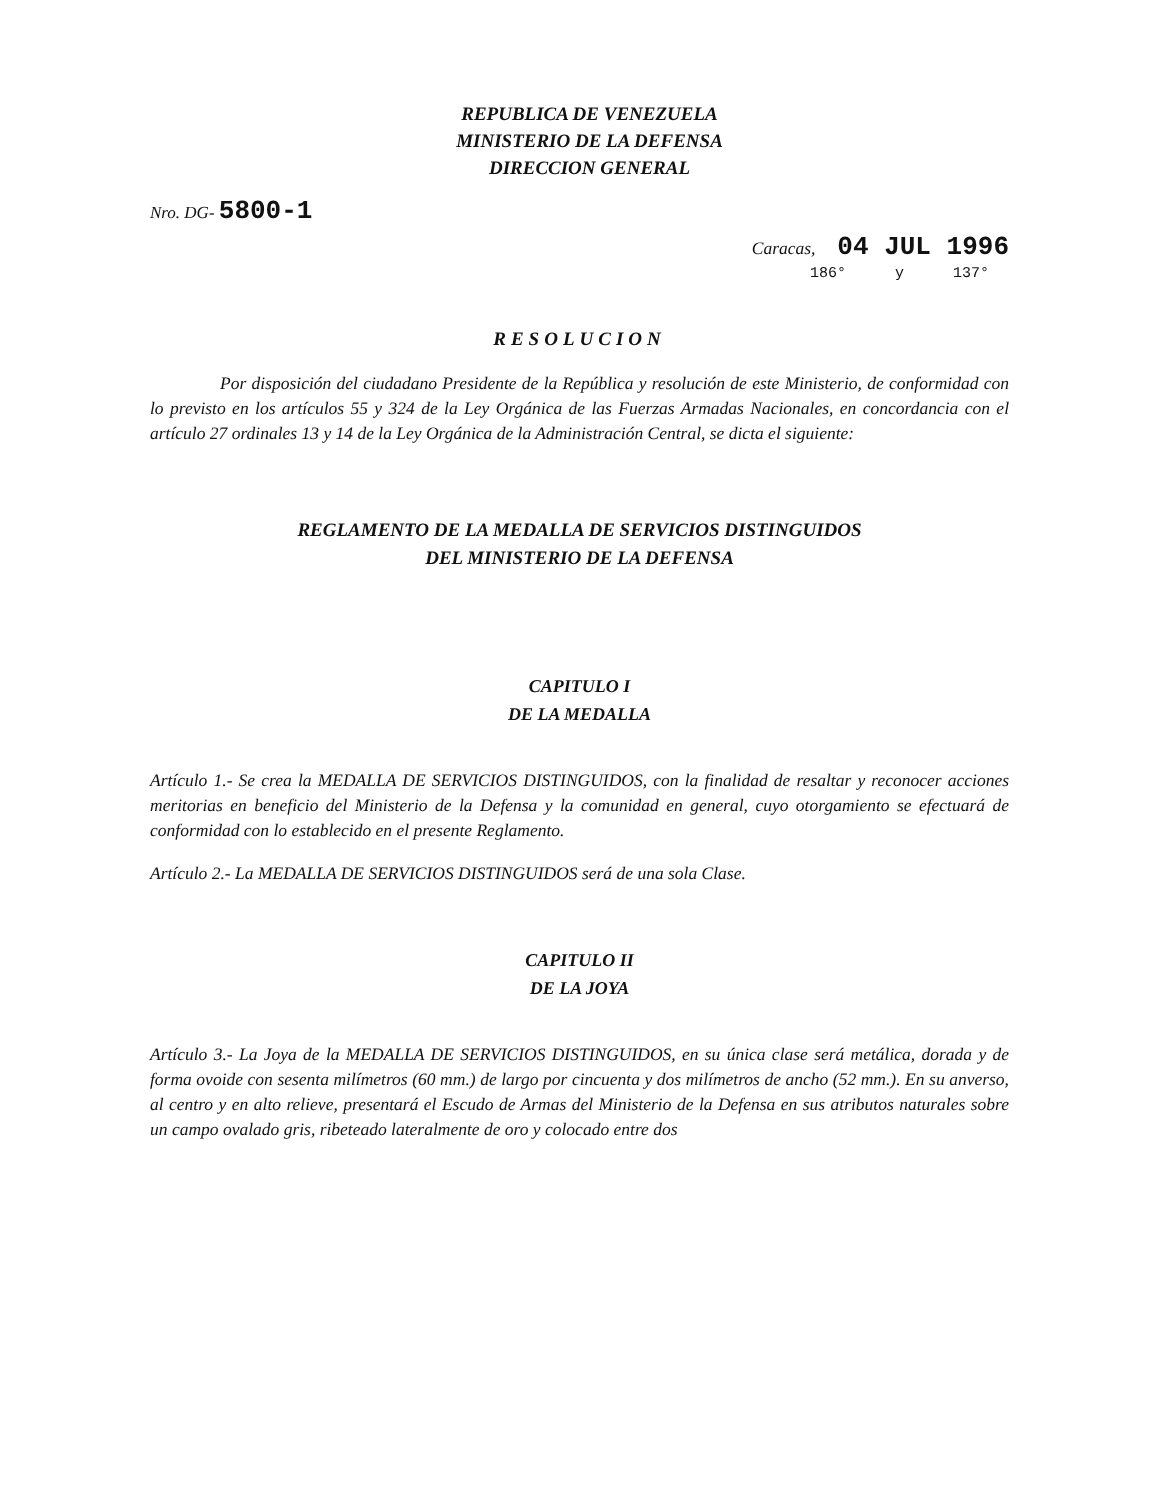REPUBLICA DE VENEZUELA
MINISTERIO DE LA DEFENSA
DIRECCION GENERAL
Nro. DG- 5800-1
Caracas, 04 JUL 1996
186° y 137°
RESOLUCION
Por disposición del ciudadano Presidente de la República y resolución de este Ministerio, de conformidad con lo previsto en los artículos 55 y 324 de la Ley Orgánica de las Fuerzas Armadas Nacionales, en concordancia con el artículo 27 ordinales 13 y 14 de la Ley Orgánica de la Administración Central, se dicta el siguiente:
REGLAMENTO DE LA MEDALLA DE SERVICIOS DISTINGUIDOS
DEL MINISTERIO DE LA DEFENSA
CAPITULO I
DE LA MEDALLA
Artículo 1.- Se crea la MEDALLA DE SERVICIOS DISTINGUIDOS, con la finalidad de resaltar y reconocer acciones meritorias en beneficio del Ministerio de la Defensa y la comunidad en general, cuyo otorgamiento se efectuará de conformidad con lo establecido en el presente Reglamento.
Artículo 2.- La MEDALLA DE SERVICIOS DISTINGUIDOS será de una sola Clase.
CAPITULO II
DE LA JOYA
Artículo 3.- La Joya de la MEDALLA DE SERVICIOS DISTINGUIDOS, en su única clase será metálica, dorada y de forma ovoide con sesenta milímetros (60 mm.) de largo por cincuenta y dos milímetros de ancho (52 mm.). En su anverso, al centro y en alto relieve, presentará el Escudo de Armas del Ministerio de la Defensa en sus atributos naturales sobre un campo ovalado gris, ribeteado lateralmente de oro y colocado entre dos